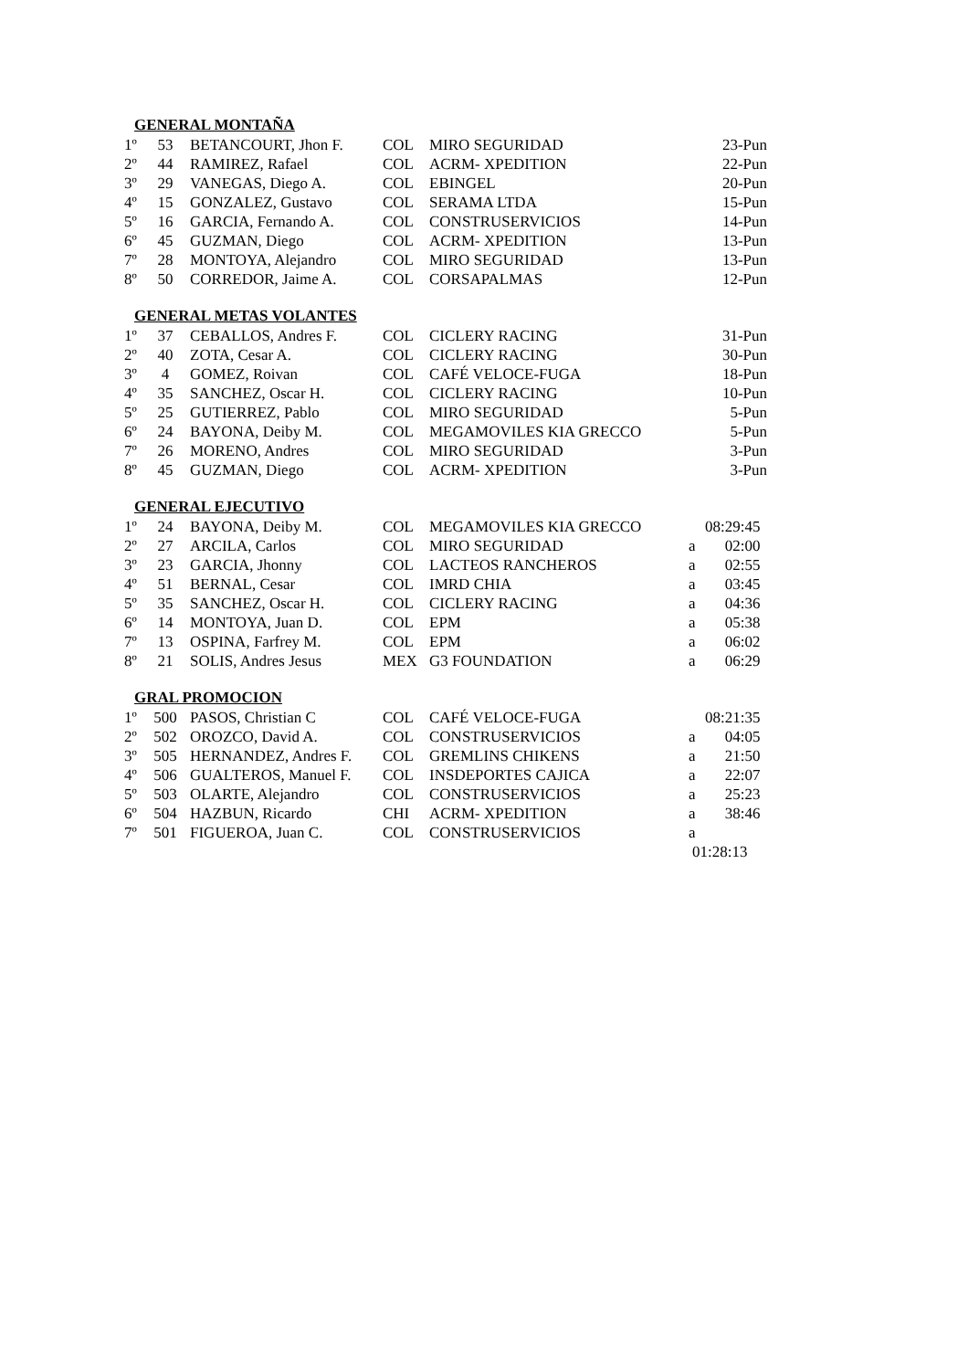GENERAL MONTAÑA
| 1º | 53 | BETANCOURT, Jhon F. | COL | MIRO SEGURIDAD | 23-Pun |
| 2º | 44 | RAMIREZ, Rafael | COL | ACRM- XPEDITION | 22-Pun |
| 3º | 29 | VANEGAS, Diego A. | COL | EBINGEL | 20-Pun |
| 4º | 15 | GONZALEZ, Gustavo | COL | SERAMA LTDA | 15-Pun |
| 5º | 16 | GARCIA, Fernando A. | COL | CONSTRUSERVICIOS | 14-Pun |
| 6º | 45 | GUZMAN, Diego | COL | ACRM- XPEDITION | 13-Pun |
| 7º | 28 | MONTOYA, Alejandro | COL | MIRO SEGURIDAD | 13-Pun |
| 8º | 50 | CORREDOR, Jaime A. | COL | CORSAPALMAS | 12-Pun |
GENERAL METAS VOLANTES
| 1º | 37 | CEBALLOS, Andres F. | COL | CICLERY RACING | 31-Pun |
| 2º | 40 | ZOTA, Cesar A. | COL | CICLERY RACING | 30-Pun |
| 3º | 4 | GOMEZ, Roivan | COL | CAFÉ VELOCE-FUGA | 18-Pun |
| 4º | 35 | SANCHEZ, Oscar H. | COL | CICLERY RACING | 10-Pun |
| 5º | 25 | GUTIERREZ, Pablo | COL | MIRO SEGURIDAD | 5-Pun |
| 6º | 24 | BAYONA, Deiby M. | COL | MEGAMOVILES KIA GRECCO | 5-Pun |
| 7º | 26 | MORENO, Andres | COL | MIRO SEGURIDAD | 3-Pun |
| 8º | 45 | GUZMAN, Diego | COL | ACRM- XPEDITION | 3-Pun |
GENERAL EJECUTIVO
| 1º | 24 | BAYONA, Deiby M. | COL | MEGAMOVILES KIA GRECCO | | 08:29:45 |
| 2º | 27 | ARCILA, Carlos | COL | MIRO SEGURIDAD | a | 02:00 |
| 3º | 23 | GARCIA, Jhonny | COL | LACTEOS RANCHEROS | a | 02:55 |
| 4º | 51 | BERNAL, Cesar | COL | IMRD CHIA | a | 03:45 |
| 5º | 35 | SANCHEZ, Oscar H. | COL | CICLERY RACING | a | 04:36 |
| 6º | 14 | MONTOYA, Juan D. | COL | EPM | a | 05:38 |
| 7º | 13 | OSPINA, Farfrey M. | COL | EPM | a | 06:02 |
| 8º | 21 | SOLIS, Andres Jesus | MEX | G3 FOUNDATION | a | 06:29 |
GRAL PROMOCION
| 1º | 500 | PASOS, Christian C | COL | CAFÉ VELOCE-FUGA | | 08:21:35 |
| 2º | 502 | OROZCO, David A. | COL | CONSTRUSERVICIOS | a | 04:05 |
| 3º | 505 | HERNANDEZ, Andres F. | COL | GREMLINS CHIKENS | a | 21:50 |
| 4º | 506 | GUALTEROS, Manuel F. | COL | INSDEPORTES CAJICA | a | 22:07 |
| 5º | 503 | OLARTE, Alejandro | COL | CONSTRUSERVICIOS | a | 25:23 |
| 6º | 504 | HAZBUN, Ricardo | CHI | ACRM- XPEDITION | a | 38:46 |
| 7º | 501 | FIGUEROA, Juan C. | COL | CONSTRUSERVICIOS | a 01:28:13 | |